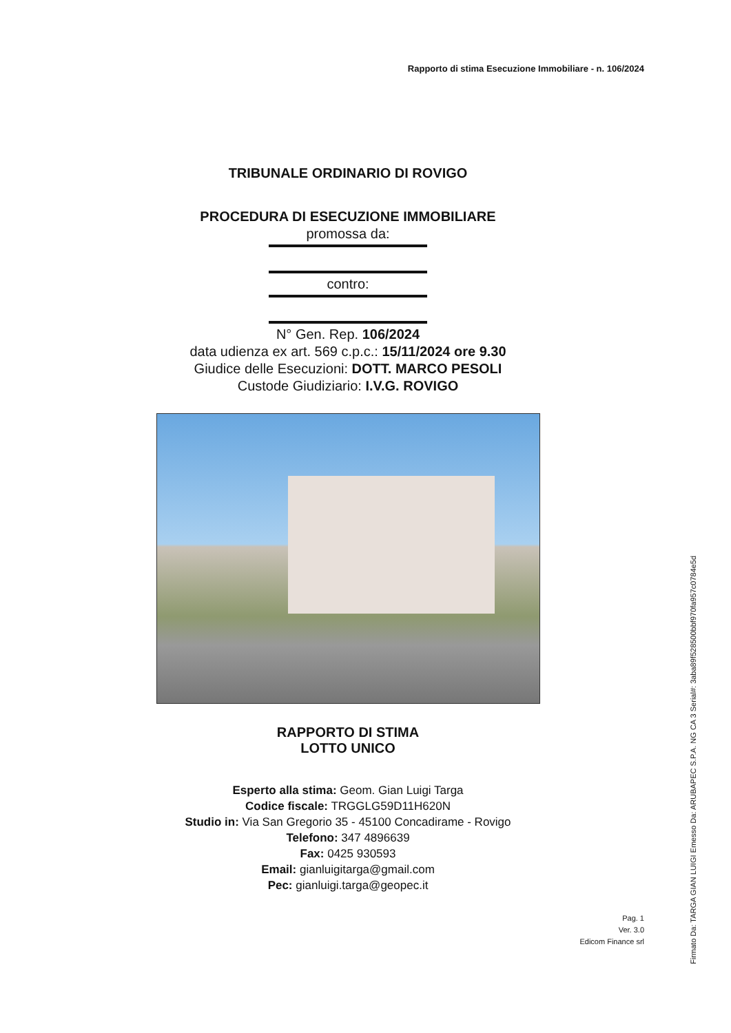Rapporto di stima Esecuzione Immobiliare - n. 106/2024
TRIBUNALE ORDINARIO DI ROVIGO
PROCEDURA DI ESECUZIONE IMMOBILIARE
promossa da:
contro:
N° Gen. Rep. 106/2024
data udienza ex art. 569 c.p.c.: 15/11/2024 ore 9.30
Giudice delle Esecuzioni: DOTT. MARCO PESOLI
Custode Giudiziario: I.V.G. ROVIGO
RAPPORTO DI STIMA
LOTTO UNICO
Esperto alla stima: Geom. Gian Luigi Targa
Codice fiscale: TRGGLG59D11H620N
Studio in: Via San Gregorio 35 - 45100 Concadirame - Rovigo
Telefono: 347 4896639
Fax: 0425 930593
Email: gianluigitarga@gmail.com
Pec: gianluigi.targa@geopec.it
Pag. 1
Ver. 3.0
Edicom Finance srl
Firmato Da: TARGA GIAN LUIGI Emesso Da: ARUBAPEC S.P.A. NG CA 3 Serial#: 3aba89f528500bbf970fa957c0784e5d